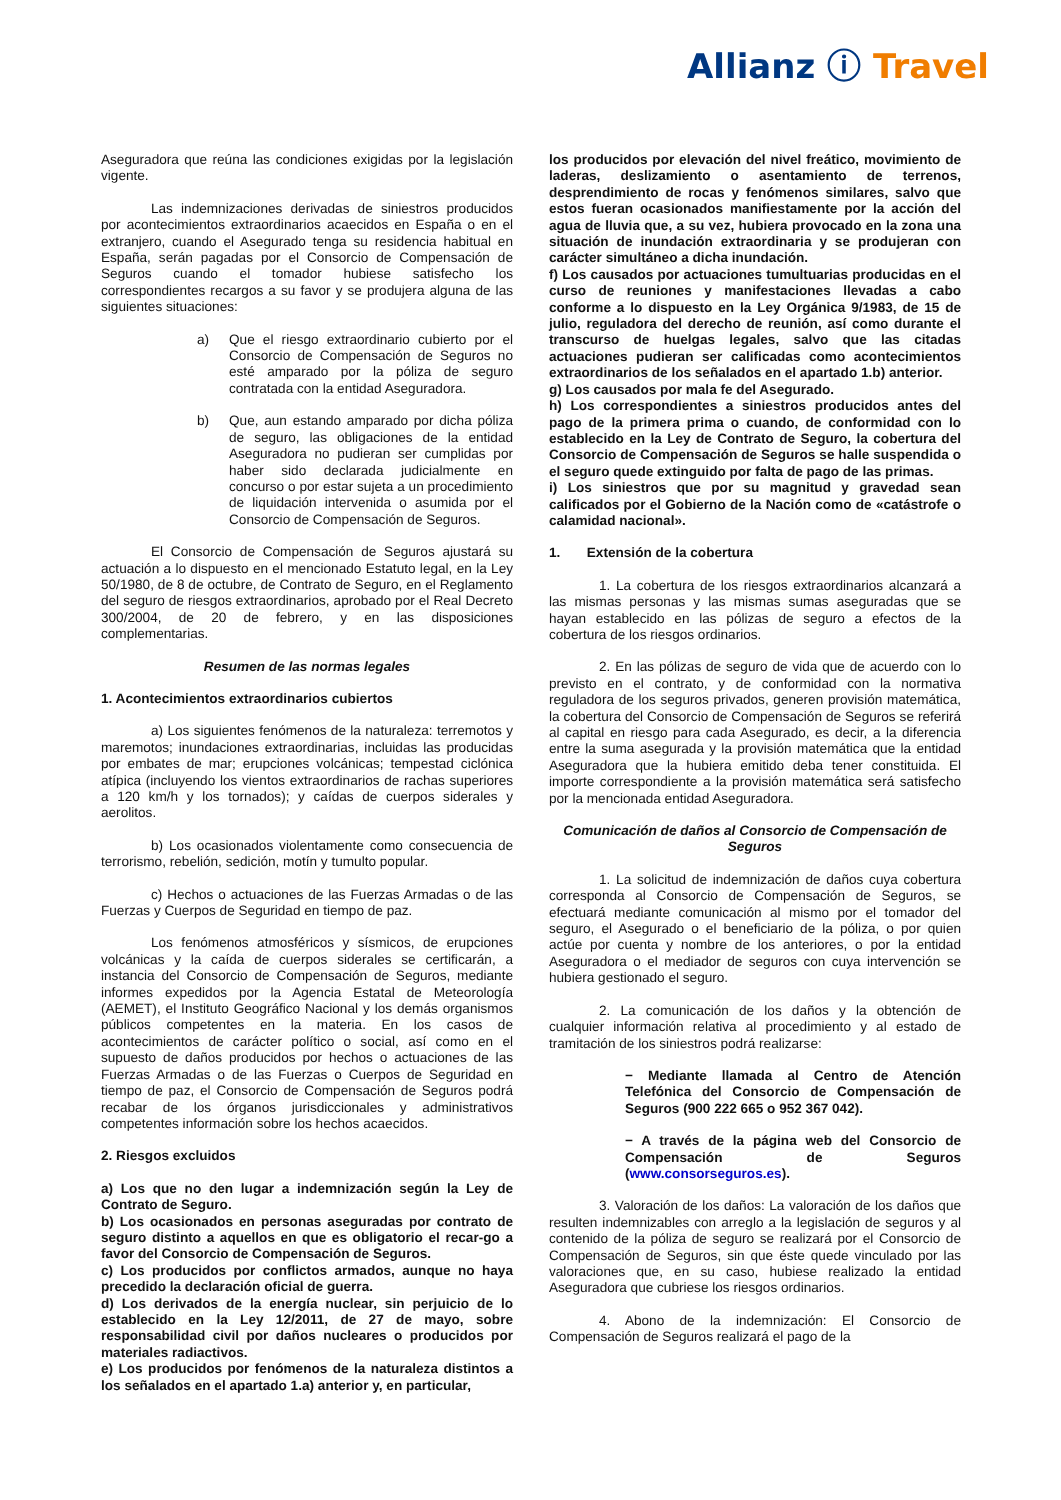Allianz ⓘ Travel
Aseguradora que reúna las condiciones exigidas por la legislación vigente.
Las indemnizaciones derivadas de siniestros producidos por acontecimientos extraordinarios acaecidos en España o en el extranjero, cuando el Asegurado tenga su residencia habitual en España, serán pagadas por el Consorcio de Compensación de Seguros cuando el tomador hubiese satisfecho los correspondientes recargos a su favor y se produjera alguna de las siguientes situaciones:
a) Que el riesgo extraordinario cubierto por el Consorcio de Compensación de Seguros no esté amparado por la póliza de seguro contratada con la entidad Aseguradora.
b) Que, aun estando amparado por dicha póliza de seguro, las obligaciones de la entidad Aseguradora no pudieran ser cumplidas por haber sido declarada judicialmente en concurso o por estar sujeta a un procedimiento de liquidación intervenida o asumida por el Consorcio de Compensación de Seguros.
El Consorcio de Compensación de Seguros ajustará su actuación a lo dispuesto en el mencionado Estatuto legal, en la Ley 50/1980, de 8 de octubre, de Contrato de Seguro, en el Reglamento del seguro de riesgos extraordinarios, aprobado por el Real Decreto 300/2004, de 20 de febrero, y en las disposiciones complementarias.
Resumen de las normas legales
1. Acontecimientos extraordinarios cubiertos
a) Los siguientes fenómenos de la naturaleza: terremotos y maremotos; inundaciones extraordinarias, incluidas las producidas por embates de mar; erupciones volcánicas; tempestad ciclónica atípica (incluyendo los vientos extraordinarios de rachas superiores a 120 km/h y los tornados); y caídas de cuerpos siderales y aerolitos.
b) Los ocasionados violentamente como consecuencia de terrorismo, rebelión, sedición, motín y tumulto popular.
c) Hechos o actuaciones de las Fuerzas Armadas o de las Fuerzas y Cuerpos de Seguridad en tiempo de paz.
Los fenómenos atmosféricos y sísmicos, de erupciones volcánicas y la caída de cuerpos siderales se certificarán, a instancia del Consorcio de Compensación de Seguros, mediante informes expedidos por la Agencia Estatal de Meteorología (AEMET), el Instituto Geográfico Nacional y los demás organismos públicos competentes en la materia. En los casos de acontecimientos de carácter político o social, así como en el supuesto de daños producidos por hechos o actuaciones de las Fuerzas Armadas o de las Fuerzas o Cuerpos de Seguridad en tiempo de paz, el Consorcio de Compensación de Seguros podrá recabar de los órganos jurisdiccionales y administrativos competentes información sobre los hechos acaecidos.
2. Riesgos excluidos
a) Los que no den lugar a indemnización según la Ley de Contrato de Seguro.
b) Los ocasionados en personas aseguradas por contrato de seguro distinto a aquellos en que es obligatorio el recar-go a favor del Consorcio de Compensación de Seguros.
c) Los producidos por conflictos armados, aunque no haya precedido la declaración oficial de guerra.
d) Los derivados de la energía nuclear, sin perjuicio de lo establecido en la Ley 12/2011, de 27 de mayo, sobre responsabilidad civil por daños nucleares o producidos por materiales radiactivos.
e) Los producidos por fenómenos de la naturaleza distintos a los señalados en el apartado 1.a) anterior y, en particular,
los producidos por elevación del nivel freático, movimiento de laderas, deslizamiento o asentamiento de terrenos, desprendimiento de rocas y fenómenos similares, salvo que estos fueran ocasionados manifiestamente por la acción del agua de lluvia que, a su vez, hubiera provocado en la zona una situación de inundación extraordinaria y se produjeran con carácter simultáneo a dicha inundación.
f) Los causados por actuaciones tumultuarias producidas en el curso de reuniones y manifestaciones llevadas a cabo conforme a lo dispuesto en la Ley Orgánica 9/1983, de 15 de julio, reguladora del derecho de reunión, así como durante el transcurso de huelgas legales, salvo que las citadas actuaciones pudieran ser calificadas como acontecimientos extraordinarios de los señalados en el apartado 1.b) anterior.
g) Los causados por mala fe del Asegurado.
h) Los correspondientes a siniestros producidos antes del pago de la primera prima o cuando, de conformidad con lo establecido en la Ley de Contrato de Seguro, la cobertura del Consorcio de Compensación de Seguros se halle suspendida o el seguro quede extinguido por falta de pago de las primas.
i) Los siniestros que por su magnitud y gravedad sean calificados por el Gobierno de la Nación como de «catástrofe o calamidad nacional».
1. Extensión de la cobertura
1. La cobertura de los riesgos extraordinarios alcanzará a las mismas personas y las mismas sumas aseguradas que se hayan establecido en las pólizas de seguro a efectos de la cobertura de los riesgos ordinarios.
2. En las pólizas de seguro de vida que de acuerdo con lo previsto en el contrato, y de conformidad con la normativa reguladora de los seguros privados, generen provisión matemática, la cobertura del Consorcio de Compensación de Seguros se referirá al capital en riesgo para cada Asegurado, es decir, a la diferencia entre la suma asegurada y la provisión matemática que la entidad Aseguradora que la hubiera emitido deba tener constituida. El importe correspondiente a la provisión matemática será satisfecho por la mencionada entidad Aseguradora.
Comunicación de daños al Consorcio de Compensación de Seguros
1. La solicitud de indemnización de daños cuya cobertura corresponda al Consorcio de Compensación de Seguros, se efectuará mediante comunicación al mismo por el tomador del seguro, el Asegurado o el beneficiario de la póliza, o por quien actúe por cuenta y nombre de los anteriores, o por la entidad Aseguradora o el mediador de seguros con cuya intervención se hubiera gestionado el seguro.
2. La comunicación de los daños y la obtención de cualquier información relativa al procedimiento y al estado de tramitación de los siniestros podrá realizarse:
− Mediante llamada al Centro de Atención Telefónica del Consorcio de Compensación de Seguros (900 222 665 o 952 367 042).
− A través de la página web del Consorcio de Compensación de Seguros (www.consorseguros.es).
3. Valoración de los daños: La valoración de los daños que resulten indemnizables con arreglo a la legislación de seguros y al contenido de la póliza de seguro se realizará por el Consorcio de Compensación de Seguros, sin que éste quede vinculado por las valoraciones que, en su caso, hubiese realizado la entidad Aseguradora que cubriese los riesgos ordinarios.
4. Abono de la indemnización: El Consorcio de Compensación de Seguros realizará el pago de la